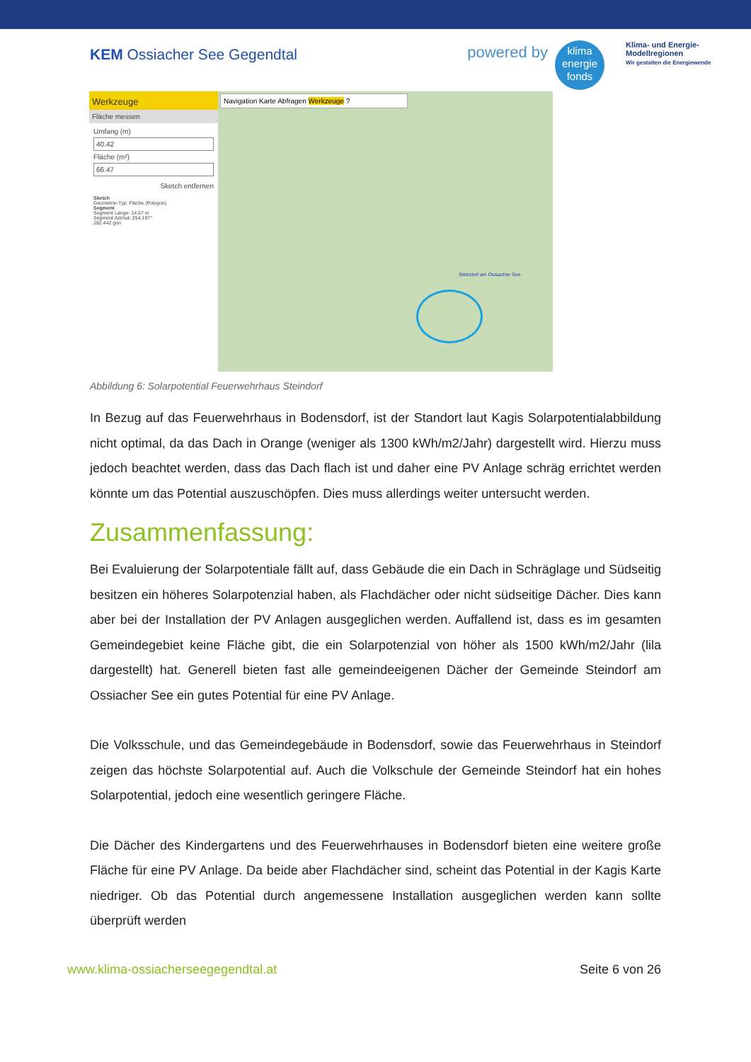KEM Ossiacher See Gegendtal
powered by
klima
energie
fonds
Klima- und Energie-
Modellregionen
Wir gestalten die Energiewende
Werkzeuge
Fläche messen
Umfang (m)
40.42
Fläche (m²)
66.47
Sketch entfernen
Sketch
Geometrie-Typ: Fläche (Polygon)
Segment
Segment Länge: 14.57 m
Segment Azimut: 254.197°
282.442 gon
Navigation Karte Abfragen Werkzeuge ?
Steindorf am Ossiacher See
Abbildung 6: Solarpotential Feuerwehrhaus Steindorf
In Bezug auf das Feuerwehrhaus in Bodensdorf, ist der Standort laut Kagis Solarpotentialab­bildung nicht optimal, da das Dach in Orange (weniger als 1300 kWh/m2/Jahr) dargestellt wird. Hierzu muss jedoch beachtet werden, dass das Dach flach ist und daher eine PV Anlage schräg errichtet werden könnte um das Potential auszuschöpfen. Dies muss allerdings weiter unter­sucht werden.
Zusammenfassung:
Bei Evaluierung der Solarpotentiale fällt auf, dass Gebäude die ein Dach in Schräglage und Südseitig besitzen ein höheres Solarpotenzial haben, als Flachdächer oder nicht südseitige Dächer. Dies kann aber bei der Installation der PV Anlagen ausgeglichen werden. Auffallend ist, dass es im gesamten Gemeindegebiet keine Fläche gibt, die ein Solarpotenzial von höher als 1500 kWh/m2/Jahr (lila dargestellt) hat. Generell bieten fast alle gemeindeeigenen Dächer der Gemeinde Steindorf am Ossiacher See ein gutes Potential für eine PV Anlage.
Die Volksschule, und das Gemeindegebäude in Bodensdorf, sowie das Feuerwehrhaus in Stein­dorf zeigen das höchste Solarpotential auf. Auch die Volkschule der Gemeinde Steindorf hat ein hohes Solarpotential, jedoch eine wesentlich geringere Fläche.
Die Dächer des Kindergartens und des Feuerwehrhauses in Bodensdorf bieten eine weitere große Fläche für eine PV Anlage. Da beide aber Flachdächer sind, scheint das Potential in der Kagis Karte niedriger. Ob das Potential durch angemessene Installation ausgeglichen werden kann sollte überprüft werden
www.klima-ossiacherseegegendtal.at
Seite 6 von 26